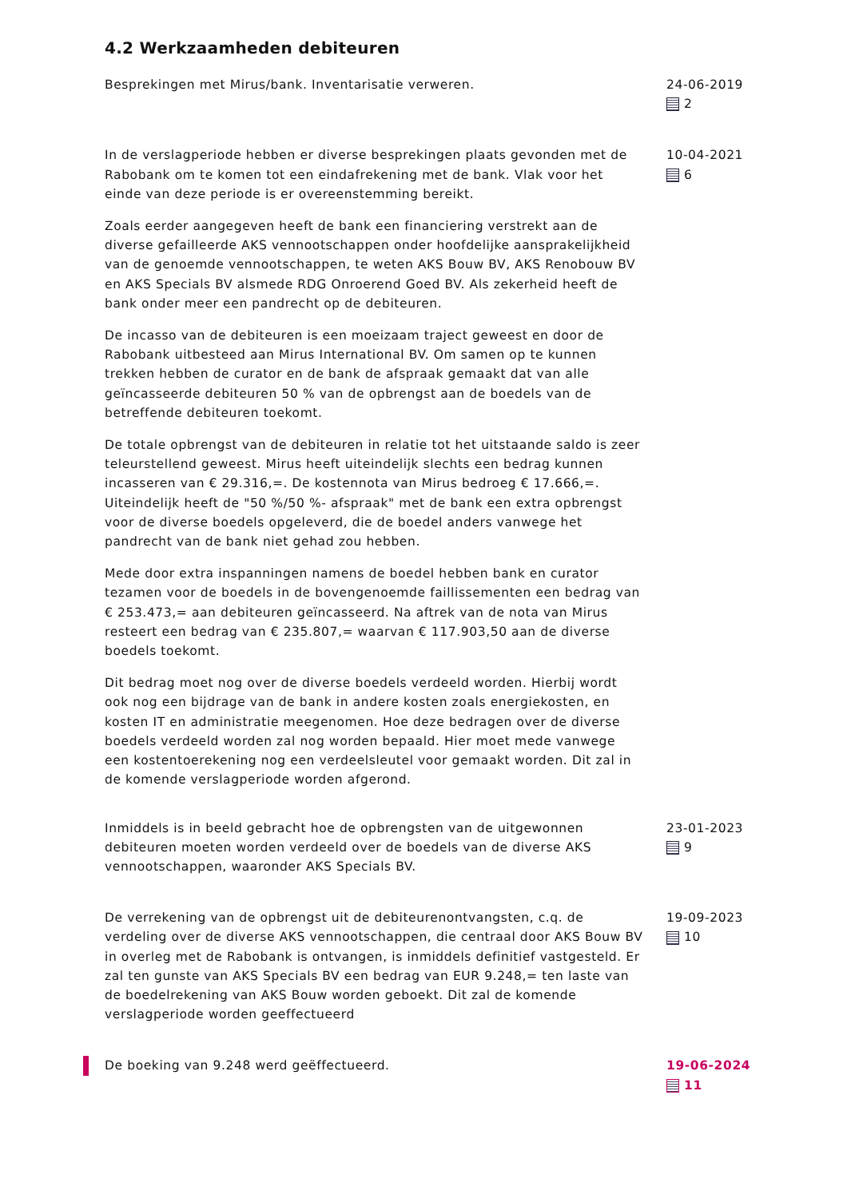4.2 Werkzaamheden debiteuren
Besprekingen met Mirus/bank. Inventarisatie verweren. 24-06-2019
2
In de verslagperiode hebben er diverse besprekingen plaats gevonden met de Rabobank om te komen tot een eindafrekening met de bank. Vlak voor het einde van deze periode is er overeenstemming bereikt.
Zoals eerder aangegeven heeft de bank een financiering verstrekt aan de diverse gefailleerde AKS vennootschappen onder hoofdelijke aansprakelijkheid van de genoemde vennootschappen, te weten AKS Bouw BV, AKS Renobouw BV en AKS Specials BV alsmede RDG Onroerend Goed BV. Als zekerheid heeft de bank onder meer een pandrecht op de debiteuren.
De incasso van de debiteuren is een moeizaam traject geweest en door de Rabobank uitbesteed aan Mirus International BV. Om samen op te kunnen trekken hebben de curator en de bank de afspraak gemaakt dat van alle geïncasseerde debiteuren 50 % van de opbrengst aan de boedels van de betreffende debiteuren toekomt.
De totale opbrengst van de debiteuren in relatie tot het uitstaande saldo is zeer teleurstellend geweest. Mirus heeft uiteindelijk slechts een bedrag kunnen incasseren van € 29.316,=. De kostennota van Mirus bedroeg € 17.666,=. Uiteindelijk heeft de "50 %/50 %- afspraak" met de bank een extra opbrengst voor de diverse boedels opgeleverd, die de boedel anders vanwege het pandrecht van de bank niet gehad zou hebben.
Mede door extra inspanningen namens de boedel hebben bank en curator tezamen voor de boedels in de bovengenoemde faillissementen een bedrag van € 253.473,= aan debiteuren geïncasseerd. Na aftrek van de nota van Mirus resteert een bedrag van € 235.807,= waarvan € 117.903,50 aan de diverse boedels toekomt.
Dit bedrag moet nog over de diverse boedels verdeeld worden. Hierbij wordt ook nog een bijdrage van de bank in andere kosten zoals energiekosten, en kosten IT en administratie meegenomen. Hoe deze bedragen over de diverse boedels verdeeld worden zal nog worden bepaald. Hier moet mede vanwege een kostentoerekening nog een verdeelsleutel voor gemaakt worden. Dit zal in de komende verslagperiode worden afgerond.
10-04-2021
6
Inmiddels is in beeld gebracht hoe de opbrengsten van de uitgewonnen debiteuren moeten worden verdeeld over de boedels van de diverse AKS vennootschappen, waaronder AKS Specials BV.
23-01-2023
9
De verrekening van de opbrengst uit de debiteurenontvangsten, c.q. de verdeling over de diverse AKS vennootschappen, die centraal door AKS Bouw BV in overleg met de Rabobank is ontvangen, is inmiddels definitief vastgesteld. Er zal ten gunste van AKS Specials BV een bedrag van EUR 9.248,= ten laste van de boedelrekening van AKS Bouw worden geboekt. Dit zal de komende verslagperiode worden geeffectueerd
19-09-2023
10
De boeking van 9.248 werd geëffectueerd. 19-06-2024
11